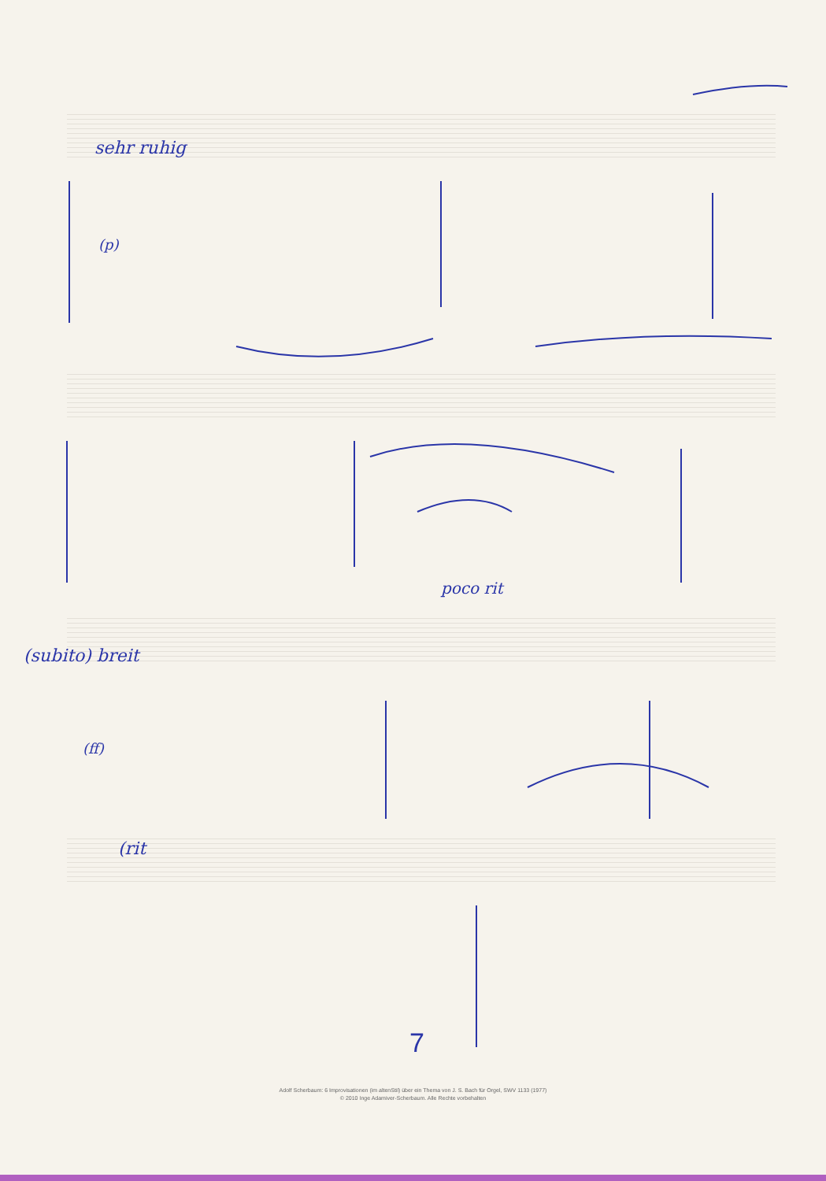sehr ruhig
(p)
poco rit
(subito) breit
(ff)
(rit
7
Adolf Scherbaum: 6 Improvisationen (im altenStil) über ein Thema von J. S. Bach für Orgel, SWV 1133 (1977)
© 2010 Inge Adamiver-Scherbaum. Alle Rechte vorbehalten